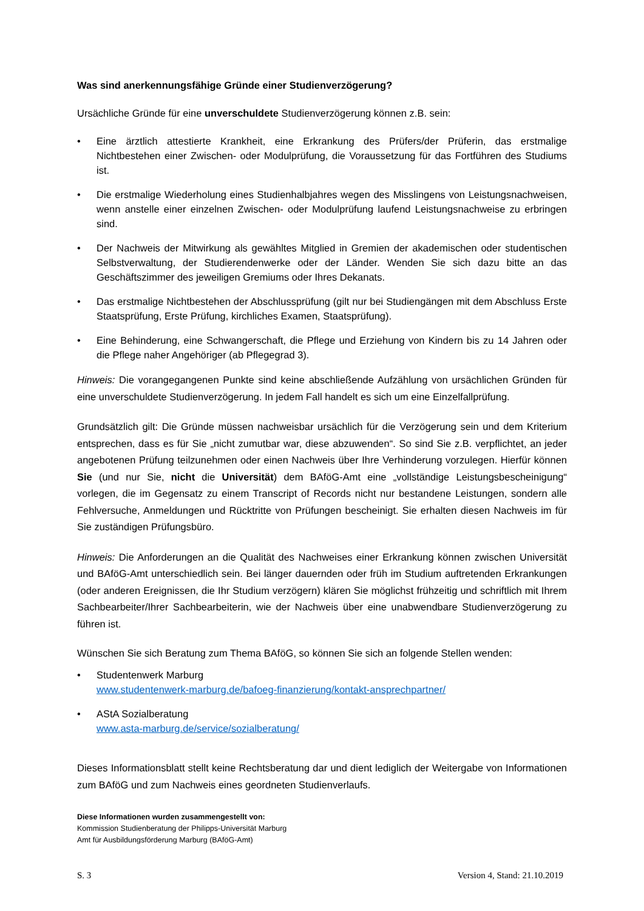Was sind anerkennungsfähige Gründe einer Studienverzögerung?
Ursächliche Gründe für eine unverschuldete Studienverzögerung können z.B. sein:
• Eine ärztlich attestierte Krankheit, eine Erkrankung des Prüfers/der Prüferin, das erstmalige Nichtbestehen einer Zwischen- oder Modulprüfung, die Voraussetzung für das Fortführen des Studiums ist.
• Die erstmalige Wiederholung eines Studienhalbjahres wegen des Misslingens von Leistungsnachweisen, wenn anstelle einer einzelnen Zwischen- oder Modulprüfung laufend Leistungsnachweise zu erbringen sind.
• Der Nachweis der Mitwirkung als gewähltes Mitglied in Gremien der akademischen oder studentischen Selbstverwaltung, der Studierendenwerke oder der Länder. Wenden Sie sich dazu bitte an das Geschäftszimmer des jeweiligen Gremiums oder Ihres Dekanats.
• Das erstmalige Nichtbestehen der Abschlussprüfung (gilt nur bei Studiengängen mit dem Abschluss Erste Staatsprüfung, Erste Prüfung, kirchliches Examen, Staatsprüfung).
• Eine Behinderung, eine Schwangerschaft, die Pflege und Erziehung von Kindern bis zu 14 Jahren oder die Pflege naher Angehöriger (ab Pflegegrad 3).
Hinweis: Die vorangegangenen Punkte sind keine abschließende Aufzählung von ursächlichen Gründen für eine unverschuldete Studienverzögerung. In jedem Fall handelt es sich um eine Einzelfallprüfung.
Grundsätzlich gilt: Die Gründe müssen nachweisbar ursächlich für die Verzögerung sein und dem Kriterium entsprechen, dass es für Sie „nicht zumutbar war, diese abzuwenden“. So sind Sie z.B. verpflichtet, an jeder angebotenen Prüfung teilzunehmen oder einen Nachweis über Ihre Verhinderung vorzulegen. Hierfür können Sie (und nur Sie, nicht die Universität) dem BAföG-Amt eine „vollständige Leistungsbescheinigung“ vorlegen, die im Gegensatz zu einem Transcript of Records nicht nur bestandene Leistungen, sondern alle Fehlversuche, Anmeldungen und Rücktritte von Prüfungen bescheinigt. Sie erhalten diesen Nachweis im für Sie zuständigen Prüfungsbüro.
Hinweis: Die Anforderungen an die Qualität des Nachweises einer Erkrankung können zwischen Universität und BAföG-Amt unterschiedlich sein. Bei länger dauernden oder früh im Studium auftretenden Erkrankungen (oder anderen Ereignissen, die Ihr Studium verzögern) klären Sie möglichst frühzeitig und schriftlich mit Ihrem Sachbearbeiter/Ihrer Sachbearbeiterin, wie der Nachweis über eine unabwendbare Studienverzögerung zu führen ist.
Wünschen Sie sich Beratung zum Thema BAföG, so können Sie sich an folgende Stellen wenden:
• Studentenwerk Marburg
www.studentenwerk-marburg.de/bafoeg-finanzierung/kontakt-ansprechpartner/
• AStA Sozialberatung
www.asta-marburg.de/service/sozialberatung/
Dieses Informationsblatt stellt keine Rechtsberatung dar und dient lediglich der Weitergabe von Informationen zum BAföG und zum Nachweis eines geordneten Studienverlaufs.
Diese Informationen wurden zusammengestellt von:
Kommission Studienberatung der Philipps-Universität Marburg
Amt für Ausbildungsförderung Marburg (BAföG-Amt)
S. 3 Version 4, Stand: 21.10.2019